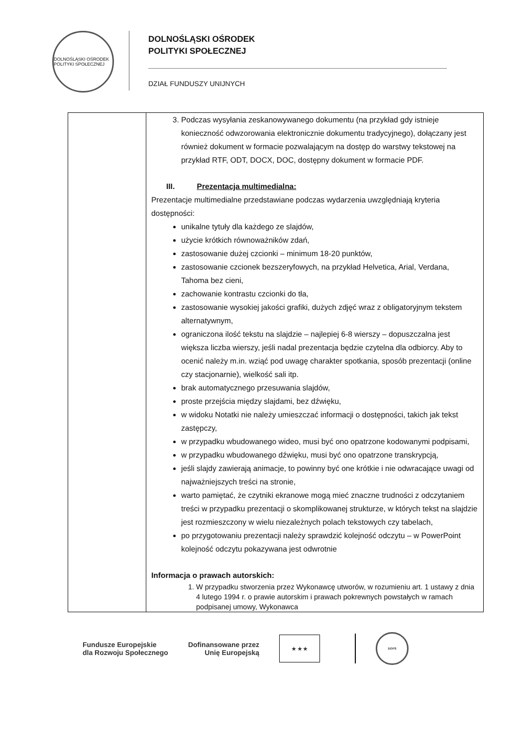DOLNOŚLĄSKI OŚRODEK POLITYKI SPOŁECZNEJ
DOLNOŚLĄSKI OŚRODEK
POLITYKI SPOŁECZNEJ
DZIAŁ FUNDUSZY UNIJNYCH
| | 3. Podczas wysyłania zeskanowywanego dokumentu (na przykład gdy istnieje konieczność odwzorowania elektronicznie dokumentu tradycyjnego), dołączany jest również dokument w formacie pozwalającym na dostęp do warstwy tekstowej na przykład RTF, ODT, DOCX, DOC, dostępny dokument w formacie PDF. III. Prezentacja multimedialna: Prezentacje multimedialne przedstawiane podczas wydarzenia uwzględniają kryteria dostępności: unikalne tytuły dla każdego ze slajdów, użycie krótkich równoważników zdań, zastosowanie dużej czcionki – minimum 18-20 punktów, zastosowanie czcionek bezszeryfowych, na przykład Helvetica, Arial, Verdana, Tahoma bez cieni, zachowanie kontrastu czcionki do tła, zastosowanie wysokiej jakości grafiki, dużych zdjęć wraz z obligatoryjnym tekstem alternatywnym, ograniczona ilość tekstu na slajdzie – najlepiej 6-8 wierszy – dopuszczalna jest większa liczba wierszy, jeśli nadal prezentacja będzie czytelna dla odbiorcy. Aby to ocenić należy m.in. wziąć pod uwagę charakter spotkania, sposób prezentacji (online czy stacjonarnie), wielkość sali itp. brak automatycznego przesuwania slajdów, proste przejścia między slajdami, bez dźwięku, w widoku Notatki nie należy umieszczać informacji o dostępności, takich jak tekst zastępczy, w przypadku wbudowanego wideo, musi być ono opatrzone kodowanymi podpisami, w przypadku wbudowanego dźwięku, musi być ono opatrzone transkrypcją, jeśli slajdy zawierają animacje, to powinny być one krótkie i nie odwracające uwagi od najważniejszych treści na stronie, warto pamiętać, że czytniki ekranowe mogą mieć znaczne trudności z odczytaniem treści w przypadku prezentacji o skomplikowanej strukturze, w których tekst na slajdzie jest rozmieszczony w wielu niezależnych polach tekstowych czy tabelach, po przygotowaniu prezentacji należy sprawdzić kolejność odczytu – w PowerPoint kolejność odczytu pokazywana jest odwrotnie Informacja o prawach autorskich: 1. W przypadku stworzenia przez Wykonawcę utworów, w rozumieniu art. 1 ustawy z dnia 4 lutego 1994 r. o prawie autorskim i prawach pokrewnych powstałych w ramach podpisanej umowy, Wykonawca |
Fundusze Europejskie
dla Rozwoju Społecznego
Dofinansowane przez
Unię Europejską
★ ★ ★
DOPS